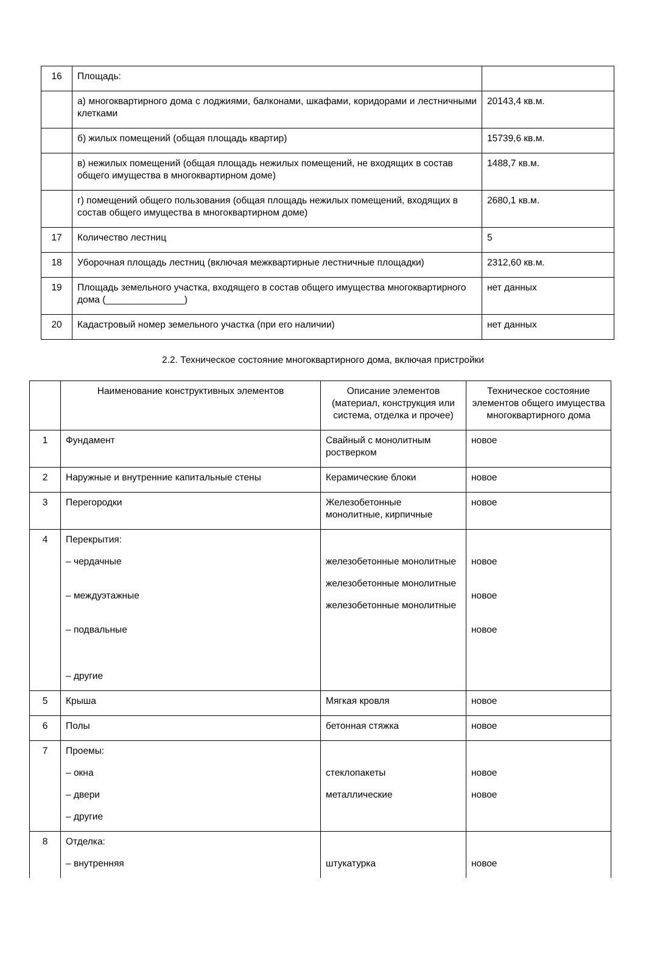| 16 | Площадь: | |
| | а) многоквартирного дома с лоджиями, балконами, шкафами, коридорами и лестничными клетками | 20143,4 кв.м. |
| | б) жилых помещений (общая площадь квартир) | 15739,6 кв.м. |
| | в) нежилых помещений (общая площадь нежилых помещений, не входящих в состав общего имущества в многоквартирном доме) | 1488,7 кв.м. |
| | г) помещений общего пользования (общая площадь нежилых помещений, входящих в состав общего имущества в многоквартирном доме) | 2680,1 кв.м. |
| 17 | Количество лестниц | 5 |
| 18 | Уборочная площадь лестниц (включая межквартирные лестничные площадки) | 2312,60 кв.м. |
| 19 | Площадь земельного участка, входящего в состав общего имущества многоквартирного дома (_______________) | нет данных |
| 20 | Кадастровый номер земельного участка (при его наличии) | нет данных |
2.2. Техническое состояние многоквартирного дома, включая пристройки
| | Наименование конструктивных элементов | Описание элементов (материал, конструкция или система, отделка и прочее) | Техническое состояние элементов общего имущества многоквартирного дома |
| --- | --- | --- | --- |
| 1 | Фундамент | Свайный с монолитным ростверком | новое |
| 2 | Наружные и внутренние капитальные стены | Керамические блоки | новое |
| 3 | Перегородки | Железобетонные монолитные, кирпичные | новое |
| 4 | Перекрытия: – чердачные – междуэтажные – подвальные – другие | железобетонные монолитные железобетонные монолитные железобетонные монолитные | новое новое новое |
| 5 | Крыша | Мягкая кровля | новое |
| 6 | Полы | бетонная стяжка | новое |
| 7 | Проемы: – окна – двери – другие | стеклопакеты металлические | новое новое |
| 8 | Отделка: – внутренняя | штукатурка | новое |